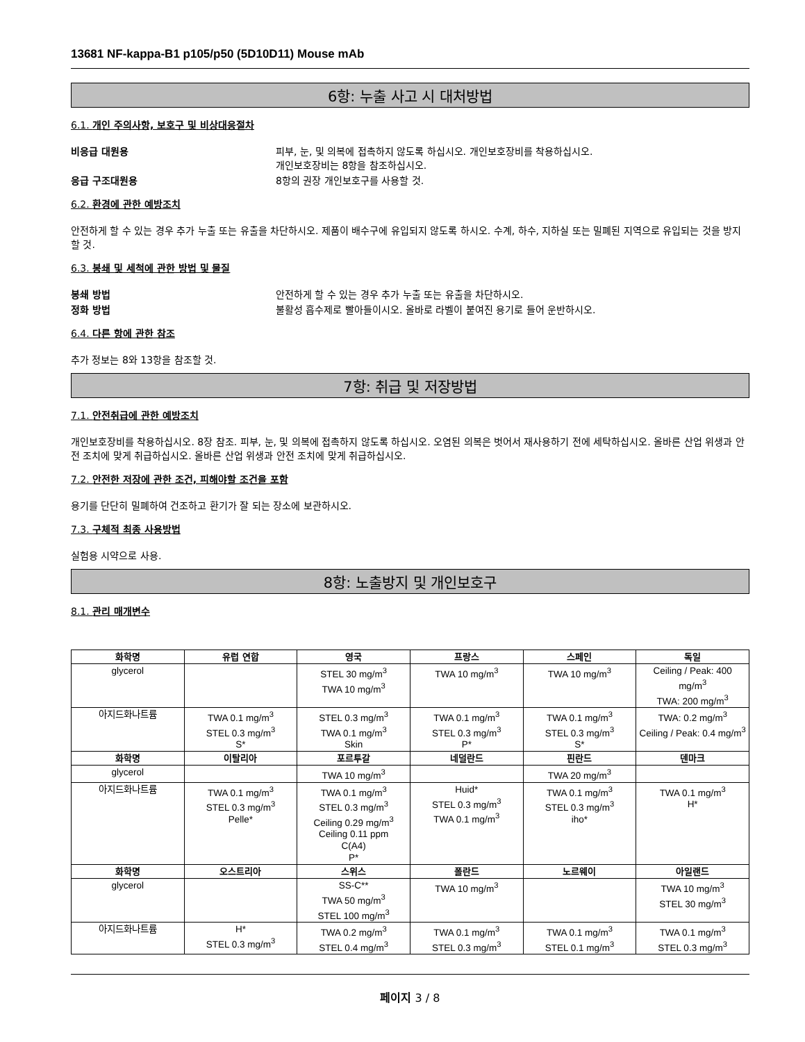13681 NF-kappa-B1 p105/p50 (5D10D11) Mouse mAb
6항: 누출 사고 시 대처방법
6.1. 개인 주의사항, 보호구 및 비상대응절차
비응급 대원용 피부, 눈, 및 의복에 접촉하지 않도록 하십시오. 개인보호장비를 착용하십시오.
개인보호장비는 8항을 참조하십시오.
응급 구조대원용 8항의 권장 개인보호구를 사용할 것.
6.2. 환경에 관한 예방조치
안전하게 할 수 있는 경우 추가 누출 또는 유출을 차단하시오. 제품이 배수구에 유입되지 않도록 하시오. 수계, 하수, 지하실 또는 밀폐된 지역으로 유입되는 것을 방지할 것.
6.3. 봉쇄 및 세척에 관한 방법 및 물질
봉쇄 방법 안전하게 할 수 있는 경우 추가 누출 또는 유출을 차단하시오.
정화 방법 불활성 흡수제로 빨아들이시오. 올바로 라벨이 붙여진 용기로 들어 운반하시오.
6.4. 다른 항에 관한 참조
추가 정보는 8와 13항을 참조할 것.
7항: 취급 및 저장방법
7.1. 안전취급에 관한 예방조치
개인보호장비를 착용하십시오. 8장 참조. 피부, 눈, 및 의복에 접촉하지 않도록 하십시오. 오염된 의복은 벗어서 재사용하기 전에 세탁하십시오. 올바른 산업 위생과 안전 조치에 맞게 취급하십시오. 올바른 산업 위생과 안전 조치에 맞게 취급하십시오.
7.2. 안전한 저장에 관한 조건, 피해야할 조건을 포함
용기를 단단히 밀폐하여 건조하고 환기가 잘 되는 장소에 보관하시오.
7.3. 구체적 최종 사용방법
실험용 시약으로 사용.
8항: 노출방지 및 개인보호구
8.1. 관리 매개변수
| 화학명 | 유럽 연합 | 영국 | 프랑스 | 스페인 | 독일 |
| --- | --- | --- | --- | --- | --- |
| glycerol | | STEL 30 mg/m<sup>3</sup> TWA 10 mg/m<sup>3</sup> | TWA 10 mg/m<sup>3</sup> | TWA 10 mg/m<sup>3</sup> | Ceiling / Peak: 400 mg/m<sup>3</sup> TWA: 200 mg/m<sup>3</sup> |
| 아지드화나트륨 | TWA 0.1 mg/m<sup>3</sup> STEL 0.3 mg/m<sup>3</sup> S* | STEL 0.3 mg/m<sup>3</sup> TWA 0.1 mg/m<sup>3</sup> Skin | TWA 0.1 mg/m<sup>3</sup> STEL 0.3 mg/m<sup>3</sup> P* | TWA 0.1 mg/m<sup>3</sup> STEL 0.3 mg/m<sup>3</sup> S* | TWA: 0.2 mg/m<sup>3</sup> Ceiling / Peak: 0.4 mg/m<sup>3</sup> |
| 화학명 | 이탈리아 | 포르투갈 | 네덜란드 | 핀란드 | 덴마크 |
| glycerol | | TWA 10 mg/m<sup>3</sup> | | TWA 20 mg/m<sup>3</sup> | |
| 아지드화나트륨 | TWA 0.1 mg/m<sup>3</sup> STEL 0.3 mg/m<sup>3</sup> Pelle* | TWA 0.1 mg/m<sup>3</sup> STEL 0.3 mg/m<sup>3</sup> Ceiling 0.29 mg/m<sup>3</sup> Ceiling 0.11 ppm C(A4) P* | Huid* STEL 0.3 mg/m<sup>3</sup> TWA 0.1 mg/m<sup>3</sup> | TWA 0.1 mg/m<sup>3</sup> STEL 0.3 mg/m<sup>3</sup> iho* | TWA 0.1 mg/m<sup>3</sup> H* |
| 화학명 | 오스트리아 | 스위스 | 폴란드 | 노르웨이 | 아일랜드 |
| glycerol | | SS-C** TWA 50 mg/m<sup>3</sup> STEL 100 mg/m<sup>3</sup> | TWA 10 mg/m<sup>3</sup> | | TWA 10 mg/m<sup>3</sup> STEL 30 mg/m<sup>3</sup> |
| 아지드화나트륨 | H* STEL 0.3 mg/m<sup>3</sup> | TWA 0.2 mg/m<sup>3</sup> STEL 0.4 mg/m<sup>3</sup> | TWA 0.1 mg/m<sup>3</sup> STEL 0.3 mg/m<sup>3</sup> | TWA 0.1 mg/m<sup>3</sup> STEL 0.1 mg/m<sup>3</sup> | TWA 0.1 mg/m<sup>3</sup> STEL 0.3 mg/m<sup>3</sup> |
페이지 3 / 8